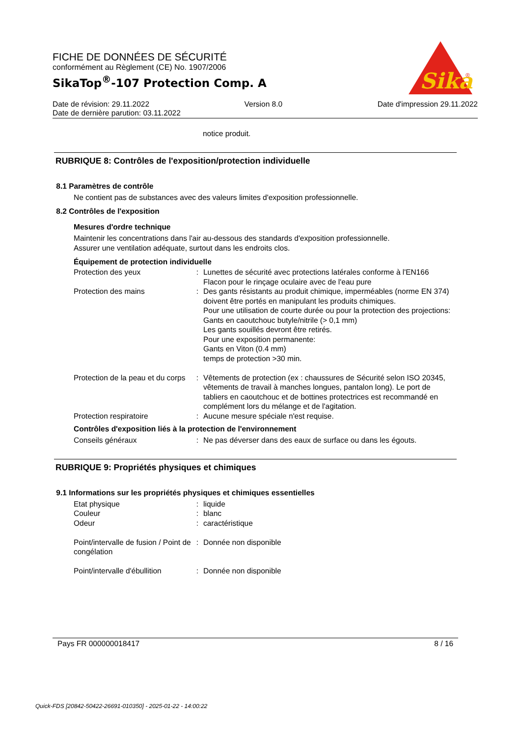FICHE DE DONNÉES DE SÉCURITÉ
conformément au Règlement (CE) No. 1907/2006
SikaTop<sup>®</sup>-107 Protection Comp. A
Sika
®
Date de révision: 29.11.2022 Version 8.0 Date d'impression 29.11.2022
Date de dernière parution: 03.11.2022
notice produit.
RUBRIQUE 8: Contrôles de l'exposition/protection individuelle
8.1 Paramètres de contrôle
Ne contient pas de substances avec des valeurs limites d'exposition professionnelle.
8.2 Contrôles de l'exposition
Mesures d'ordre technique
Maintenir les concentrations dans l'air au-dessous des standards d'exposition professionnelle.
Assurer une ventilation adéquate, surtout dans les endroits clos.
Équipement de protection individuelle
| Protection des yeux | : | Lunettes de sécurité avec protections latérales conforme à l'EN166 Flacon pour le rinçage oculaire avec de l'eau pure |
| Protection des mains | : | Des gants résistants au produit chimique, imperméables (norme EN 374) doivent être portés en manipulant les produits chimiques. Pour une utilisation de courte durée ou pour la protection des projections: Gants en caoutchouc butyle/nitrile (> 0,1 mm) Les gants souillés devront être retirés. Pour une exposition permanente: Gants en Viton (0.4 mm) temps de protection >30 min. |
| Protection de la peau et du corps | : | Vêtements de protection (ex : chaussures de Sécurité selon ISO 20345, vêtements de travail à manches longues, pantalon long). Le port de tabliers en caoutchouc et de bottines protectrices est recommandé en complément lors du mélange et de l'agitation. |
| Protection respiratoire | : | Aucune mesure spéciale n'est requise. |
Contrôles d'exposition liés à la protection de l'environnement
| Conseils généraux | : | Ne pas déverser dans des eaux de surface ou dans les égouts. |
RUBRIQUE 9: Propriétés physiques et chimiques
9.1 Informations sur les propriétés physiques et chimiques essentielles
| Etat physique | : | liquide |
| Couleur | : | blanc |
| Odeur | : | caractéristique |
| Point/intervalle de fusion / Point de congélation | : | Donnée non disponible |
| Point/intervalle d'ébullition | : | Donnée non disponible |
Pays FR 000000018417 8 / 16
Quick-FDS [20842-50422-26691-010350] - 2025-01-22 - 14:00:22